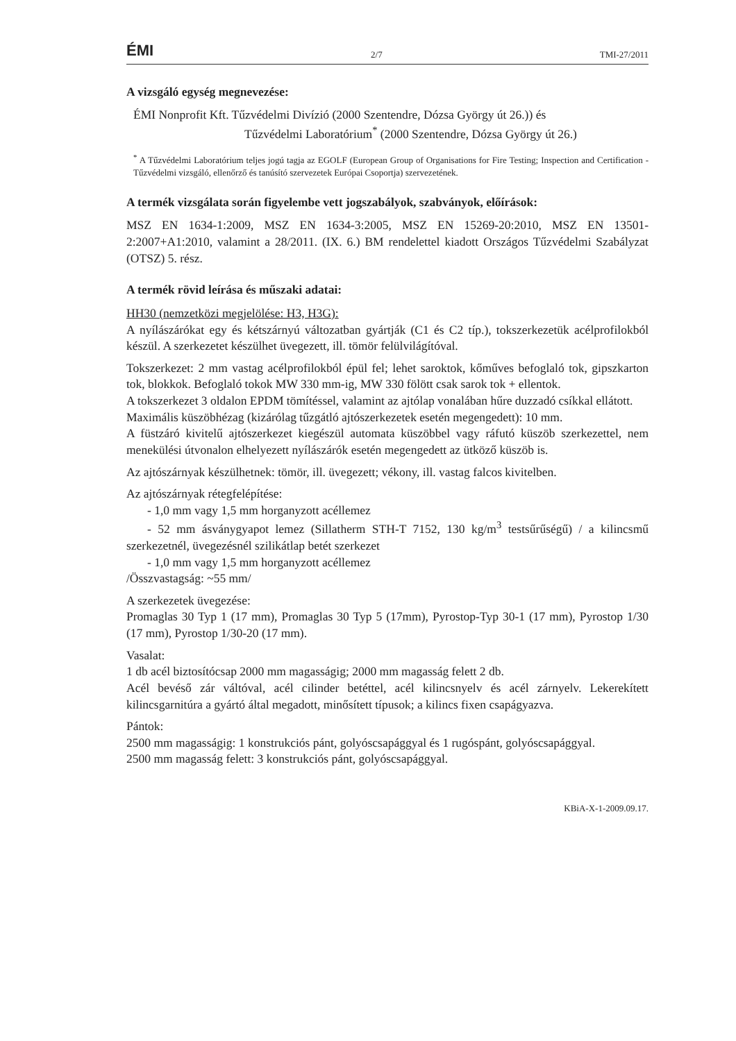ÉMI 2/7 TMI-27/2011
A vizsgáló egység megnevezése:
ÉMI Nonprofit Kft. Tűzvédelmi Divízió (2000 Szentendre, Dózsa György út 26.)) és
Tűzvédelmi Laboratórium<sup>*</sup> (2000 Szentendre, Dózsa György út 26.)
<sup>*</sup> A Tűzvédelmi Laboratórium teljes jogú tagja az EGOLF (European Group of Organisations for Fire Testing; Inspection and Certification - Tűzvédelmi vizsgáló, ellenőrző és tanúsító szervezetek Európai Csoportja) szervezetének.
A termék vizsgálata során figyelembe vett jogszabályok, szabványok, előírások:
MSZ EN 1634-1:2009, MSZ EN 1634-3:2005, MSZ EN 15269-20:2010, MSZ EN 13501-2:2007+A1:2010, valamint a 28/2011. (IX. 6.) BM rendelettel kiadott Országos Tűzvédelmi Szabályzat (OTSZ) 5. rész.
A termék rövid leírása és műszaki adatai:
HH30 (nemzetközi megjelölése: H3, H3G):
A nyílászárókat egy és kétszárnyú változatban gyártják (C1 és C2 típ.), tokszerkezetük acélprofilokból készül. A szerkezetet készülhet üvegezett, ill. tömör felülvilágítóval.
Tokszerkezet: 2 mm vastag acélprofilokból épül fel; lehet saroktok, kőműves befoglaló tok, gipszkarton tok, blokkok. Befoglaló tokok MW 330 mm-ig, MW 330 fölött csak sarok tok + ellentok.
A tokszerkezet 3 oldalon EPDM tömítéssel, valamint az ajtólap vonalában hűre duzzadó csíkkal ellátott.
Maximális küszöbhézag (kizárólag tűzgátló ajtószerkezetek esetén megengedett): 10 mm.
A füstzáró kivitelű ajtószerkezet kiegészül automata küszöbbel vagy ráfutó küszöb szerkezettel, nem menekülési útvonalon elhelyezett nyílászárók esetén megengedett az ütköző küszöb is.
Az ajtószárnyak készülhetnek: tömör, ill. üvegezett; vékony, ill. vastag falcos kivitelben.
Az ajtószárnyak rétegfelépítése:
- 1,0 mm vagy 1,5 mm horganyzott acéllemez
- 52 mm ásványgyapot lemez (Sillatherm STH-T 7152, 130 kg/m<sup>3</sup> testsűrűségű) / a kilincsmű szerkezetnél, üvegezésnél szilikátlap betét szerkezet
- 1,0 mm vagy 1,5 mm horganyzott acéllemez
/Összvastagság: ~55 mm/
A szerkezetek üvegezése:
Promaglas 30 Typ 1 (17 mm), Promaglas 30 Typ 5 (17mm), Pyrostop-Typ 30-1 (17 mm), Pyrostop 1/30 (17 mm), Pyrostop 1/30-20 (17 mm).
Vasalat:
1 db acél biztosítócsap 2000 mm magasságig; 2000 mm magasság felett 2 db.
Acél bevéső zár váltóval, acél cilinder betéttel, acél kilincsnyelv és acél zárnyelv. Lekerekített kilincsgarnitúra a gyártó által megadott, minősített típusok; a kilincs fixen csapágyazva.
Pántok:
2500 mm magasságig: 1 konstrukciós pánt, golyóscsapággyal és 1 rugóspánt, golyóscsapággyal.
2500 mm magasság felett: 3 konstrukciós pánt, golyóscsapággyal.
KBiA-X-1-2009.09.17.